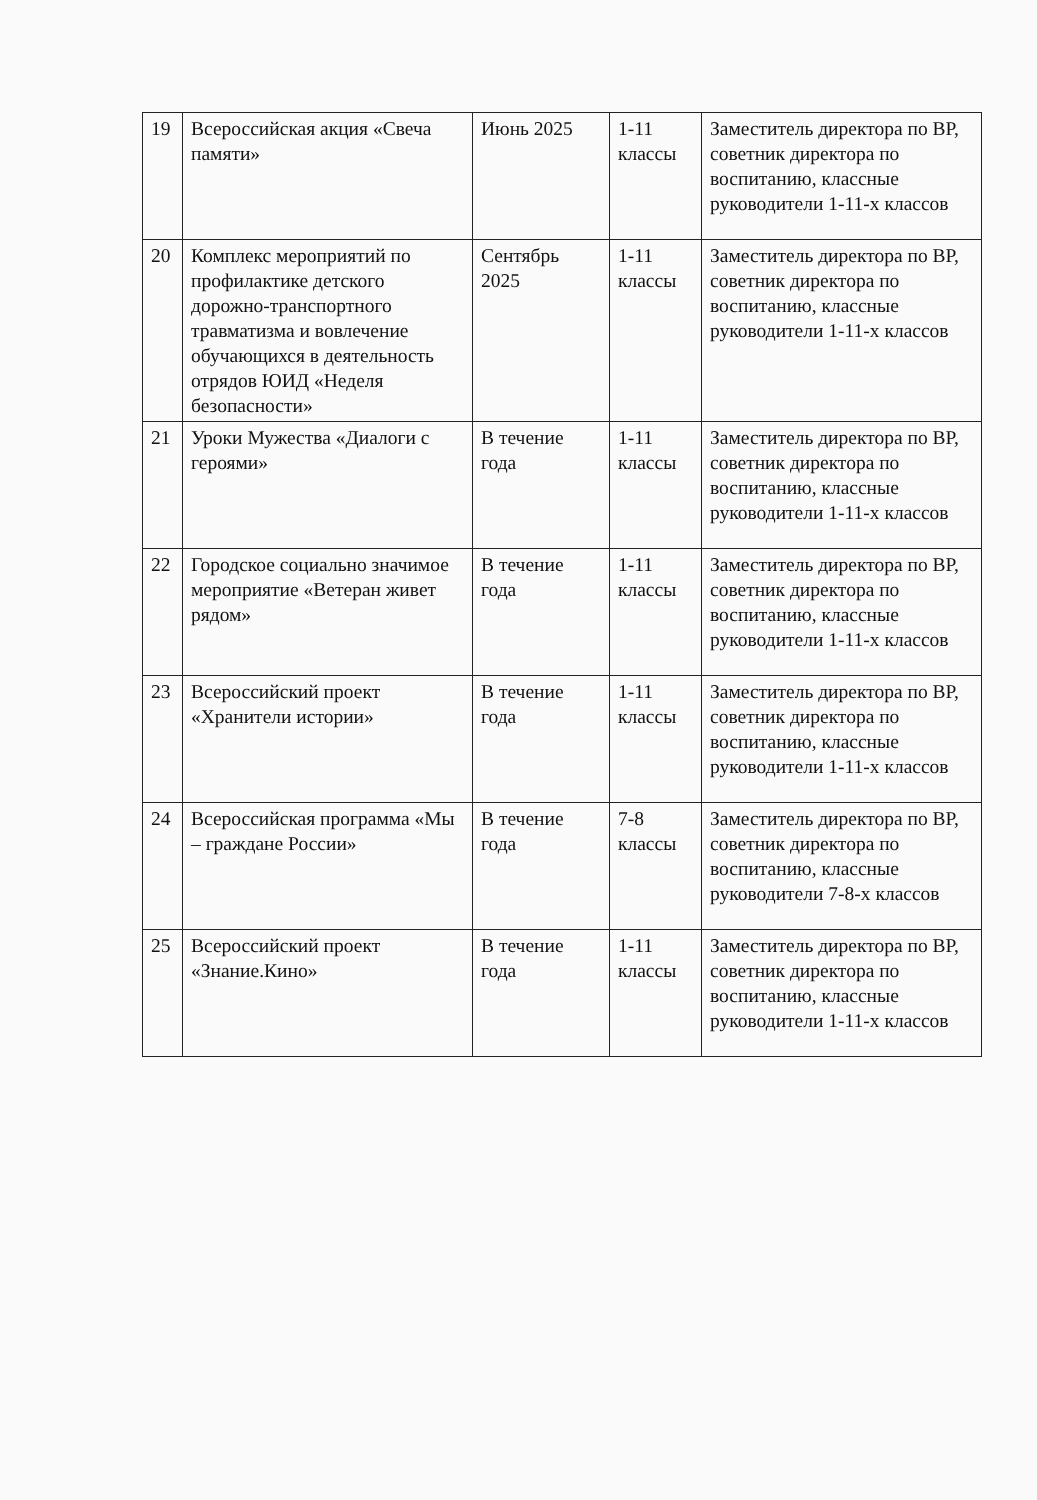| 19 | Всероссийская акция «Свеча памяти» | Июнь 2025 | 1-11 классы | Заместитель директора по ВР, советник директора по воспитанию, классные руководители 1-11-х классов |
| 20 | Комплекс мероприятий по профилактике детского дорожно-транспортного травматизма и вовлечение обучающихся в деятельность отрядов ЮИД «Неделя безопасности» | Сентябрь 2025 | 1-11 классы | Заместитель директора по ВР, советник директора по воспитанию, классные руководители 1-11-х классов |
| 21 | Уроки Мужества «Диалоги с героями» | В течение года | 1-11 классы | Заместитель директора по ВР, советник директора по воспитанию, классные руководители 1-11-х классов |
| 22 | Городское социально значимое мероприятие «Ветеран живет рядом» | В течение года | 1-11 классы | Заместитель директора по ВР, советник директора по воспитанию, классные руководители 1-11-х классов |
| 23 | Всероссийский проект «Хранители истории» | В течение года | 1-11 классы | Заместитель директора по ВР, советник директора по воспитанию, классные руководители 1-11-х классов |
| 24 | Всероссийская программа «Мы – граждане России» | В течение года | 7-8 классы | Заместитель директора по ВР, советник директора по воспитанию, классные руководители 7-8-х классов |
| 25 | Всероссийский проект «Знание.Кино» | В течение года | 1-11 классы | Заместитель директора по ВР, советник директора по воспитанию, классные руководители 1-11-х классов |